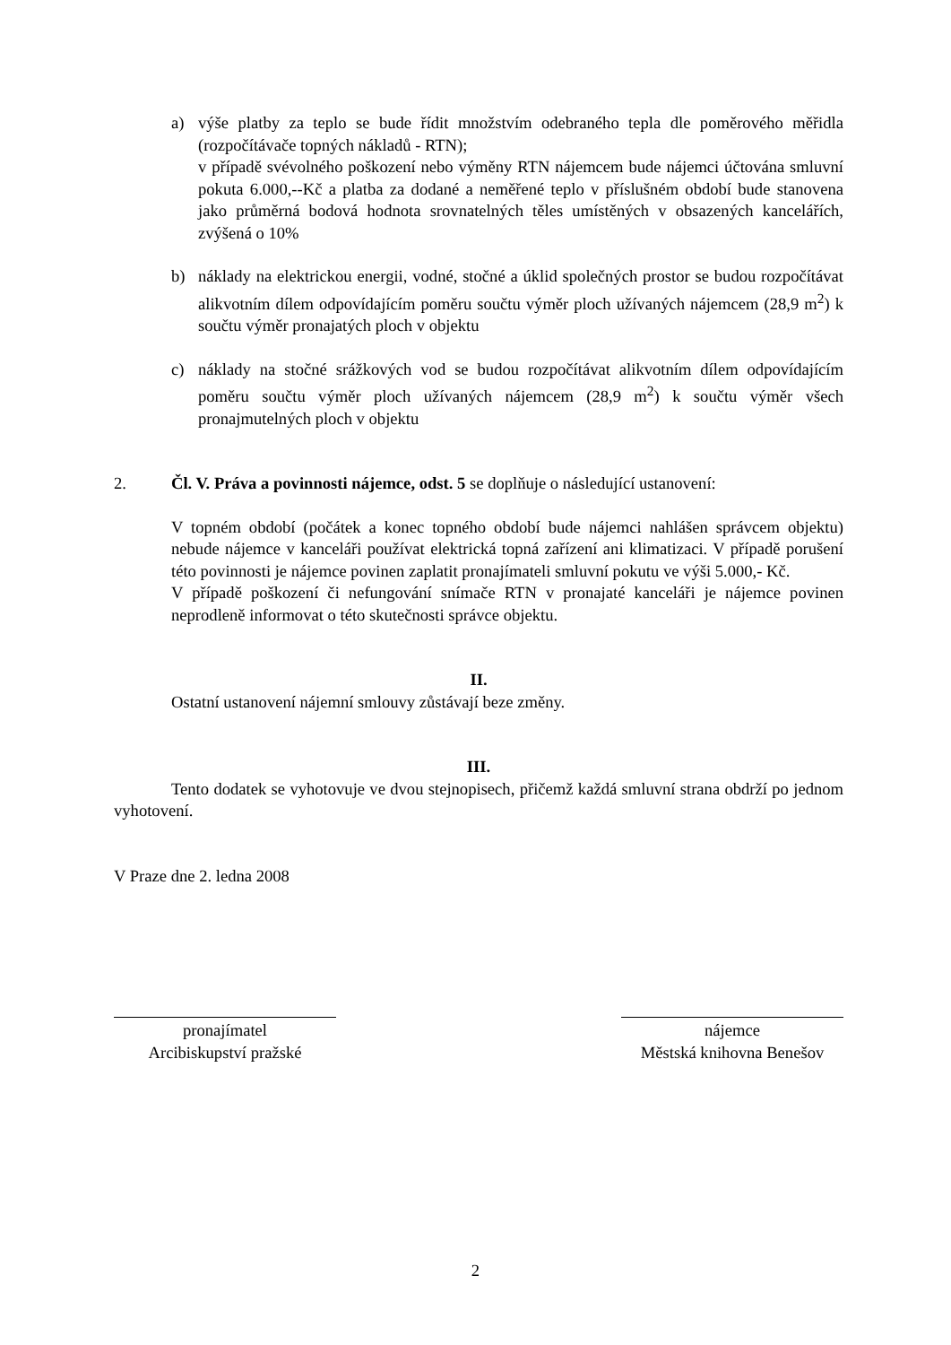a) výše platby za teplo se bude řídit množstvím odebraného tepla dle poměrového měřidla (rozpočítávače topných nákladů - RTN);
v případě svévolného poškození nebo výměny RTN nájemcem bude nájemci účtována smluvní pokuta 6.000,--Kč a platba za dodané a neměřené teplo v příslušném období bude stanovena jako průměrná bodová hodnota srovnatelných těles umístěných v obsazených kancelářích, zvýšená o 10%
b) náklady na elektrickou energii, vodné, stočné a úklid společných prostor se budou rozpočítávat alikvotním dílem odpovídajícím poměru součtu výměr ploch užívaných nájemcem (28,9 m<sup>2</sup>) k součtu výměr pronajatých ploch v objektu
c) náklady na stočné srážkových vod se budou rozpočítávat alikvotním dílem odpovídajícím poměru součtu výměr ploch užívaných nájemcem (28,9 m<sup>2</sup>) k součtu výměr všech pronajmutelných ploch v objektu
2. Čl. V. Práva a povinnosti nájemce, odst. 5 se doplňuje o následující ustanovení:
V topném období (počátek a konec topného období bude nájemci nahlášen správcem objektu) nebude nájemce v kanceláři používat elektrická topná zařízení ani klimatizaci. V případě porušení této povinnosti je nájemce povinen zaplatit pronajímateli smluvní pokutu ve výši 5.000,- Kč.
V případě poškození či nefungování snímače RTN v pronajaté kanceláři je nájemce povinen neprodleně informovat o této skutečnosti správce objektu.
II.
Ostatní ustanovení nájemní smlouvy zůstávají beze změny.
III.
Tento dodatek se vyhotovuje ve dvou stejnopisech, přičemž každá smluvní strana obdrží po jednom vyhotovení.
V Praze dne 2. ledna 2008
pronajímatel
Arcibiskupství pražské
nájemce
Městská knihovna Benešov
2